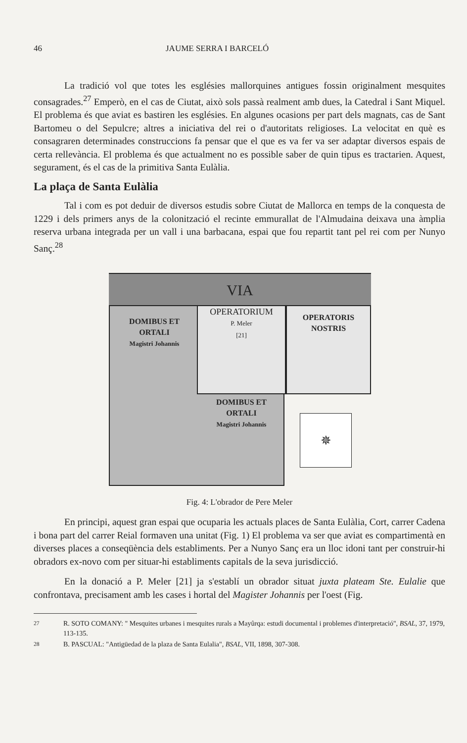46 JAUME SERRA I BARCELÓ
La tradició vol que totes les esglésies mallorquines antigues fossin originalment mesquites consagrades.<sup>27</sup> Emperò, en el cas de Ciutat, això sols passà realment amb dues, la Catedral i Sant Miquel. El problema és que aviat es bastiren les esglésies. En algunes ocasions per part dels magnats, cas de Sant Bartomeu o del Sepulcre; altres a iniciativa del rei o d'autoritats religioses. La velocitat en què es consagraren determinades construccions fa pensar que el que es va fer va ser adaptar diversos espais de certa rellevància. El problema és que actualment no es possible saber de quin tipus es tractarien. Aquest, segurament, és el cas de la primitiva Santa Eulàlia.
La plaça de Santa Eulàlia
Tal i com es pot deduir de diversos estudis sobre Ciutat de Mallorca en temps de la conquesta de 1229 i dels primers anys de la colonització el recinte emmurallat de l'Almudaina deixava una àmplia reserva urbana integrada per un vall i una barbacana, espai que fou repartit tant pel rei com per Nunyo Sanç.<sup>28</sup>
VIA
DOMIBUS ET
ORTALI
Magistri Johannis
OPERATORIUM
P. Meler
[21]
OPERATORIS
NOSTRIS
DOMIBUS ET
ORTALI
Magistri Johannis
✵
Fig. 4: L'obrador de Pere Meler
En principi, aquest gran espai que ocuparia les actuals places de Santa Eulàlia, Cort, carrer Cadena i bona part del carrer Reial formaven una unitat (Fig. 1) El problema va ser que aviat es compartimentà en diverses places a conseqüència dels establiments. Per a Nunyo Sanç era un lloc idoni tant per construir-hi obradors ex-novo com per situar-hi establiments capitals de la seva jurisdicció.
En la donació a P. Meler [21] ja s'establí un obrador situat juxta plateam Ste. Eulalie que confrontava, precisament amb les cases i hortal del Magister Johannis per l'oest (Fig.
<sup>27</sup> R. SOTO COMANY: " Mesquites urbanes i mesquites rurals a Mayûrqa: estudi documental i problemes d'interpretació", BSAL, 37, 1979, 113-135.
<sup>28</sup> B. PASCUAL: "Antigüedad de la plaza de Santa Eulalia", BSAL, VII, 1898, 307-308.